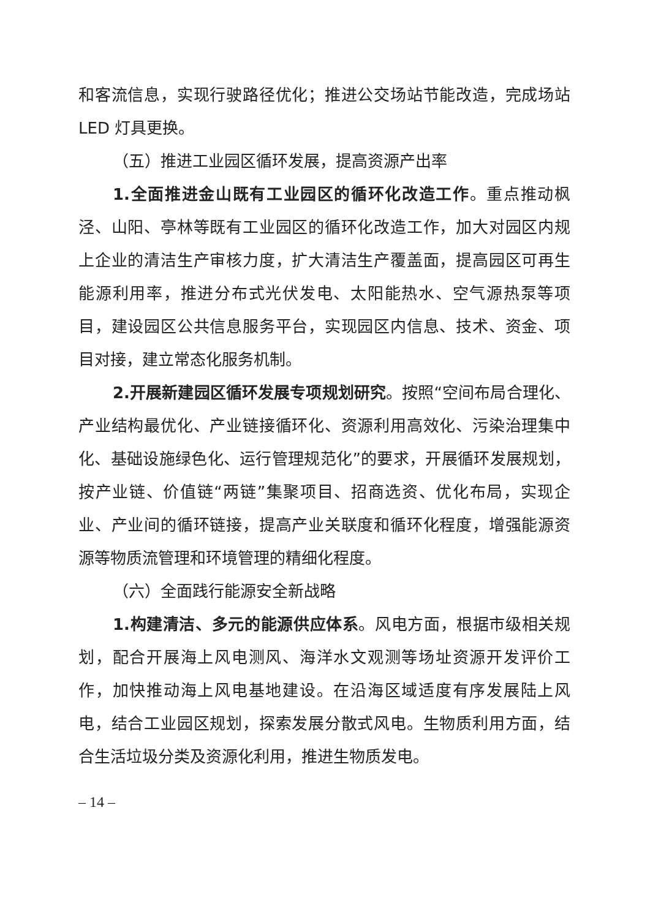和客流信息，实现行驶路径优化；推进公交场站节能改造，完成场站 LED 灯具更换。
（五）推进工业园区循环发展，提高资源产出率
1.全面推进金山既有工业园区的循环化改造工作。重点推动枫泾、山阳、亭林等既有工业园区的循环化改造工作，加大对园区内规上企业的清洁生产审核力度，扩大清洁生产覆盖面，提高园区可再生能源利用率，推进分布式光伏发电、太阳能热水、空气源热泵等项目，建设园区公共信息服务平台，实现园区内信息、技术、资金、项目对接，建立常态化服务机制。
2.开展新建园区循环发展专项规划研究。按照“空间布局合理化、产业结构最优化、产业链接循环化、资源利用高效化、污染治理集中化、基础设施绿色化、运行管理规范化”的要求，开展循环发展规划，按产业链、价值链“两链”集聚项目、招商选资、优化布局，实现企业、产业间的循环链接，提高产业关联度和循环化程度，增强能源资源等物质流管理和环境管理的精细化程度。
（六）全面践行能源安全新战略
1.构建清洁、多元的能源供应体系。风电方面，根据市级相关规划，配合开展海上风电测风、海洋水文观测等场址资源开发评价工作，加快推动海上风电基地建设。在沿海区域适度有序发展陆上风电，结合工业园区规划，探索发展分散式风电。生物质利用方面，结合生活垃圾分类及资源化利用，推进生物质发电。
– 14 –